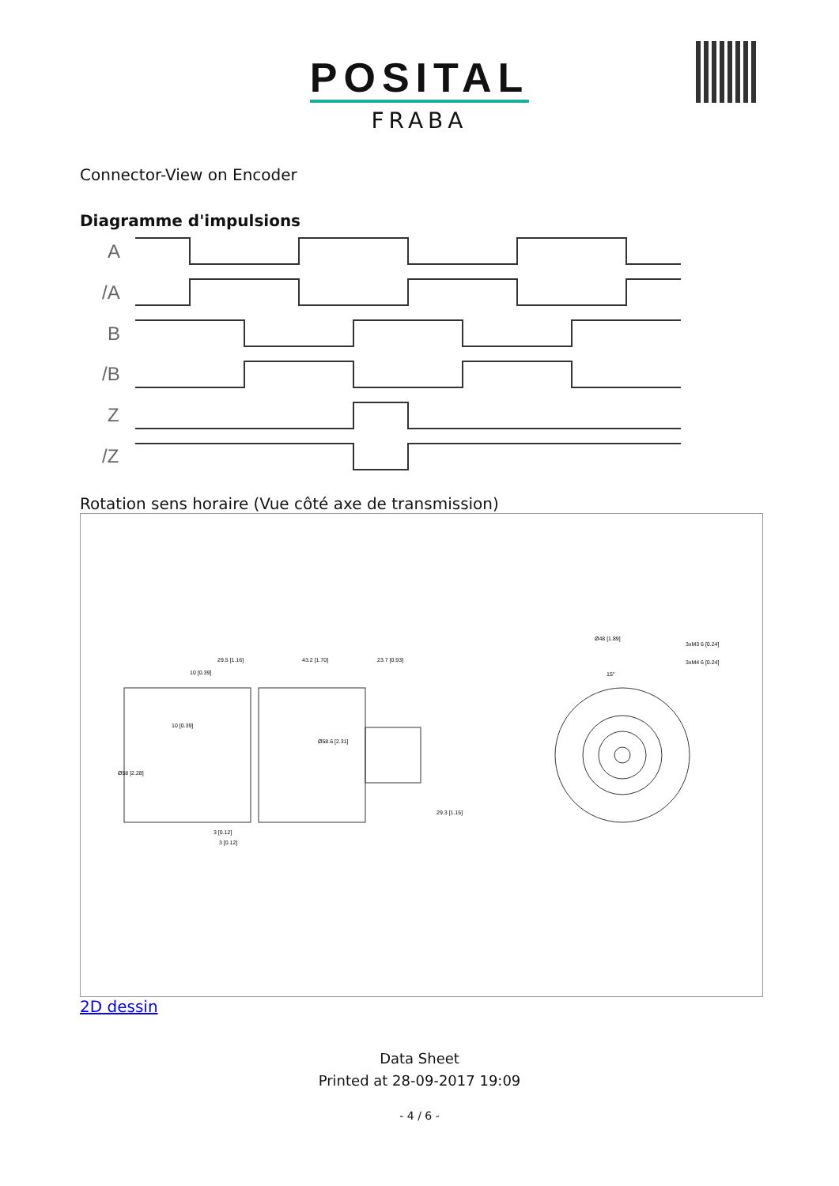POSITAL
FRABA
Connector-View on Encoder
Diagramme d'impulsions
A
/A
B
/B
Z
/Z
Rotation sens horaire (Vue côté axe de transmission)
29.5 [1.16]
43.2 [1.70]
23.7 [0.93]
10 [0.39]
10 [0.39]
3 [0.12]
3 [0.12]
Ø48 [1.89]
3xM3 6 [0.24]
3xM4 6 [0.24]
15°
Ø58 [2.28]
Ø58.6 [2.31]
29.3 [1.15]
2D dessin
Data Sheet
Printed at 28-09-2017 19:09
- 4 / 6 -